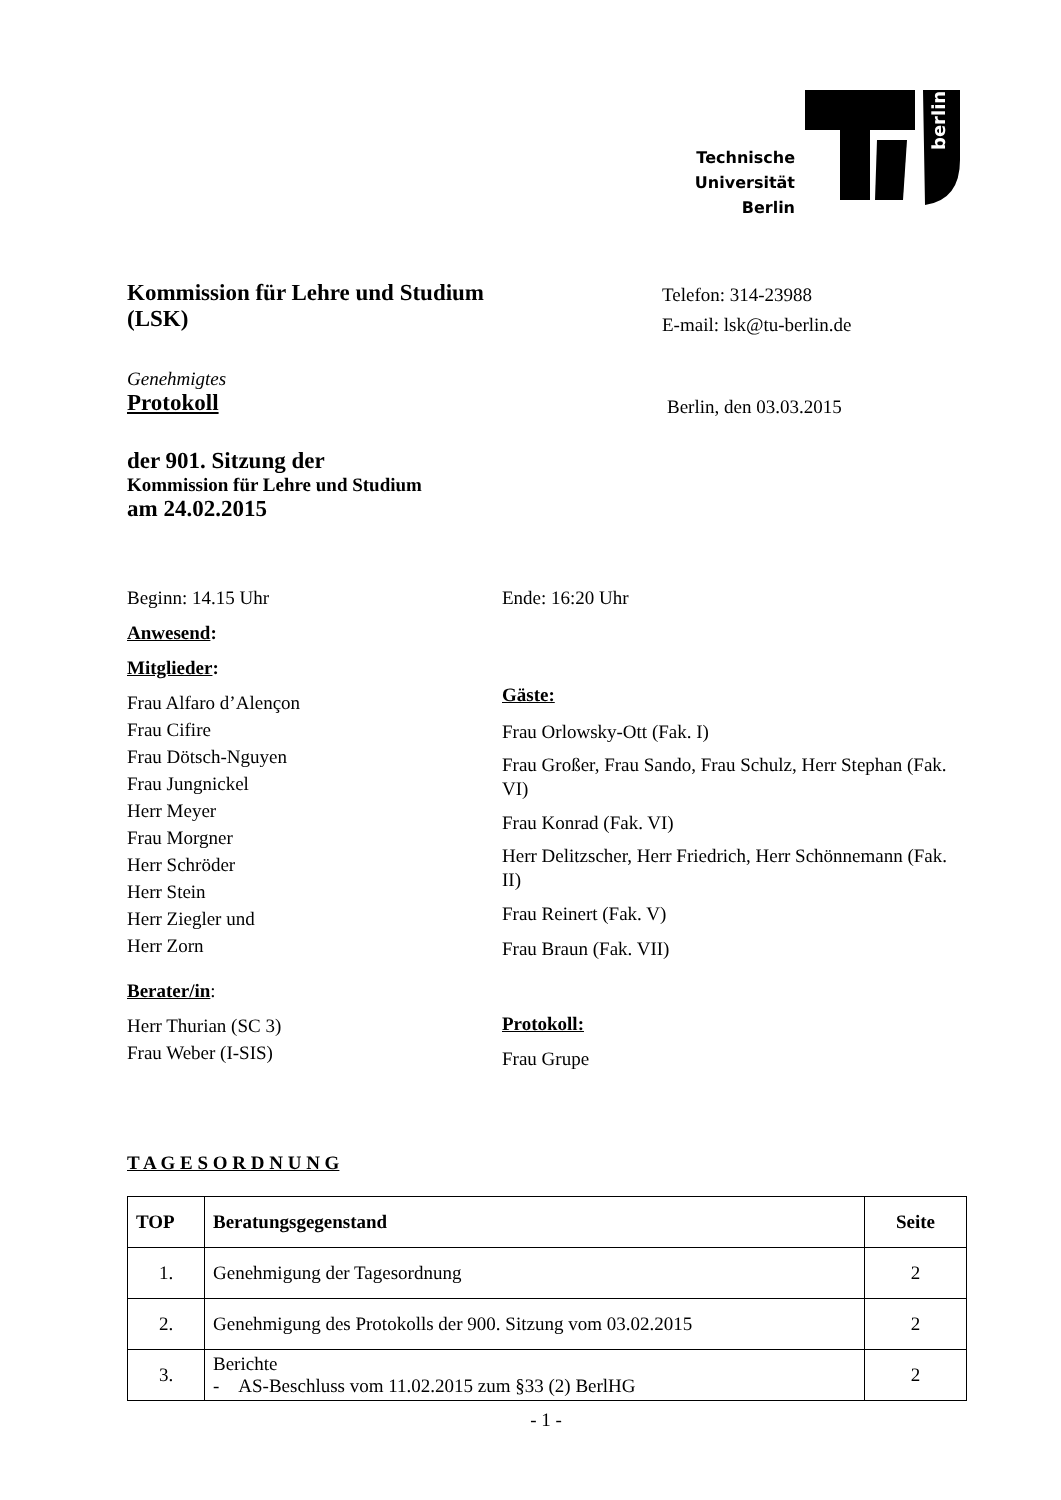Technische
Universität
Berlin
berlin
Kommission für Lehre und Studium
(LSK)
Telefon: 314-23988
E-mail: lsk@tu-berlin.de
Genehmigtes
Protokoll
Berlin, den 03.03.2015
der 901. Sitzung der
Kommission für Lehre und Studium
am 24.02.2015
Beginn: 14.15 Uhr
Anwesend:
Mitglieder:
Frau Alfaro d’Alençon
Frau Cifire
Frau Dötsch-Nguyen
Frau Jungnickel
Herr Meyer
Frau Morgner
Herr Schröder
Herr Stein
Herr Ziegler und
Herr Zorn
Berater/in:
Herr Thurian (SC 3)
Frau Weber (I-SIS)
Ende: 16:20 Uhr
Gäste:
Frau Orlowsky-Ott (Fak. I)
Frau Großer, Frau Sando, Frau Schulz, Herr Stephan (Fak. VI)
Frau Konrad (Fak. VI)
Herr Delitzscher, Herr Friedrich, Herr Schönnemann (Fak. II)
Frau Reinert (Fak. V)
Frau Braun (Fak. VII)
Protokoll:
Frau Grupe
T A G E S O R D N U N G
| TOP | Beratungsgegenstand | Seite |
| --- | --- | --- |
| 1. | Genehmigung der Tagesordnung | 2 |
| 2. | Genehmigung des Protokolls der 900. Sitzung vom 03.02.2015 | 2 |
| 3. | Berichte - AS-Beschluss vom 11.02.2015 zum §33 (2) BerlHG | 2 |
- 1 -